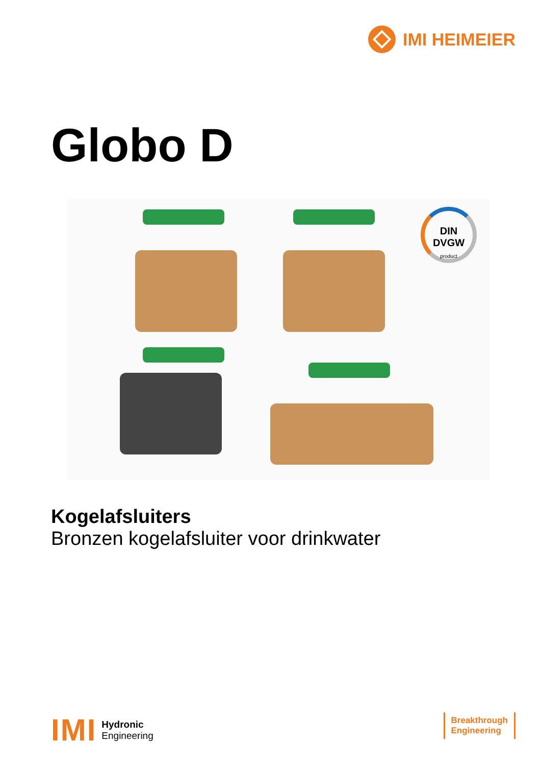IMI HEIMEIER
Globo D
DIN
DVGW
product
Kogelafsluiters
Bronzen kogelafsluiter voor drinkwater
IMI
Hydronic
Engineering
Breakthrough
Engineering